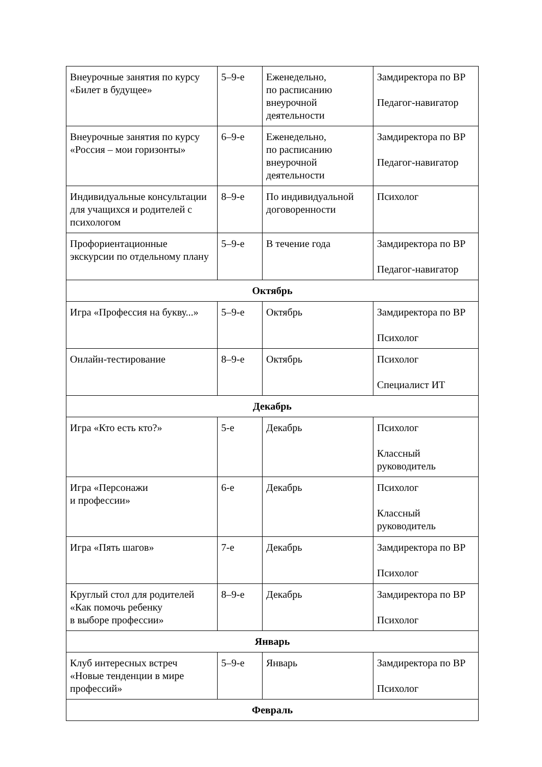| Внеурочные занятия по курсу «Билет в будущее» | 5–9-е | Еженедельно, по расписанию внеурочной деятельности | Замдиректора по ВР Педагог-навигатор |
| Внеурочные занятия по курсу «Россия – мои горизонты» | 6–9-е | Еженедельно, по расписанию внеурочной деятельности | Замдиректора по ВР Педагог-навигатор |
| Индивидуальные консультации для учащихся и родителей с психологом | 8–9-е | По индивидуальной договоренности | Психолог |
| Профориентационные экскурсии по отдельному плану | 5–9-е | В течение года | Замдиректора по ВР Педагог-навигатор |
| Октябрь | | | |
| Игра «Профессия на букву...» | 5–9-е | Октябрь | Замдиректора по ВР Психолог |
| Онлайн-тестирование | 8–9-е | Октябрь | Психолог Специалист ИТ |
| Декабрь | | | |
| Игра «Кто есть кто?» | 5-е | Декабрь | Психолог Классный руководитель |
| Игра «Персонажи и профессии» | 6-е | Декабрь | Психолог Классный руководитель |
| Игра «Пять шагов» | 7-е | Декабрь | Замдиректора по ВР Психолог |
| Круглый стол для родителей «Как помочь ребенку в выборе профессии» | 8–9-е | Декабрь | Замдиректора по ВР Психолог |
| Январь | | | |
| Клуб интересных встреч «Новые тенденции в мире профессий» | 5–9-е | Январь | Замдиректора по ВР Психолог |
| Февраль | | | |